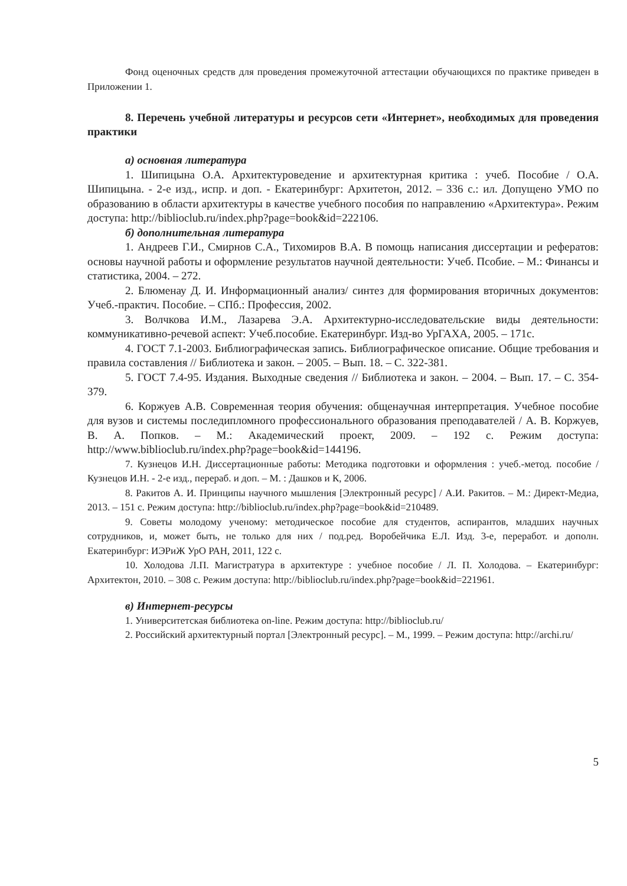Фонд оценочных средств для проведения промежуточной аттестации обучающихся по практике приведен в Приложении 1.
8. Перечень учебной литературы и ресурсов сети «Интернет», необходимых для проведения практики
а) основная литература
1. Шипицына О.А. Архитектуроведение и архитектурная критика : учеб. Пособие / О.А. Шипицына. - 2-е изд., испр. и доп. - Екатеринбург: Архитетон, 2012. – 336 с.: ил. Допущено УМО по образованию в области архитектуры в качестве учебного пособия по направлению «Архитектура». Режим доступа: http://biblioclub.ru/index.php?page=book&id=222106.
б) дополнительная литература
1. Андреев Г.И., Смирнов С.А., Тихомиров В.А. В помощь написания диссертации и рефератов: основы научной работы и оформление результатов научной деятельности: Учеб. Псобие. – М.: Финансы и статистика, 2004. – 272.
2. Блюменау Д. И. Информационный анализ/ синтез для формирования вторичных документов: Учеб.-практич. Пособие. – СПб.: Профессия, 2002.
3. Волчкова И.М., Лазарева Э.А. Архитектурно-исследовательские виды деятельности: коммуникативно-речевой аспект: Учеб.пособие. Екатеринбург. Изд-во УрГАХА, 2005. – 171с.
4. ГОСТ 7.1-2003. Библиографическая запись. Библиографическое описание. Общие требования и правила составления // Библиотека и закон. – 2005. – Вып. 18. – С. 322-381.
5. ГОСТ 7.4-95. Издания. Выходные сведения // Библиотека и закон. – 2004. – Вып. 17. – С. 354-379.
6. Коржуев А.В. Современная теория обучения: общенаучная интерпретация. Учебное пособие для вузов и системы последипломного профессионального образования преподавателей / А. В. Коржуев, В. А. Попков. – М.: Академический проект, 2009. – 192 с. Режим доступа: http://www.biblioclub.ru/index.php?page=book&id=144196.
7. Кузнецов И.Н. Диссертационные работы: Методика подготовки и оформления : учеб.-метод. пособие / Кузнецов И.Н. - 2-е изд., перераб. и доп. – М. : Дашков и К, 2006.
8. Ракитов А. И. Принципы научного мышления [Электронный ресурс] / А.И. Ракитов. – М.: Директ-Медиа, 2013. – 151 с. Режим доступа: http://biblioclub.ru/index.php?page=book&id=210489.
9. Советы молодому ученому: методическое пособие для студентов, аспирантов, младших научных сотрудников, и, может быть, не только для них / под.ред. Воробейчика Е.Л. Изд. 3-е, переработ. и дополн. Екатеринбург: ИЭРиЖ УрО РАН, 2011, 122 с.
10. Холодова Л.П. Магистратура в архитектуре : учебное пособие / Л. П. Холодова. – Екатеринбург: Архитектон, 2010. – 308 с. Режим доступа: http://biblioclub.ru/index.php?page=book&id=221961.
в) Интернет-ресурсы
1. Университетская библиотека on-line. Режим доступа: http://biblioclub.ru/
2. Российский архитектурный портал [Электронный ресурс]. – М., 1999. – Режим доступа: http://archi.ru/
5